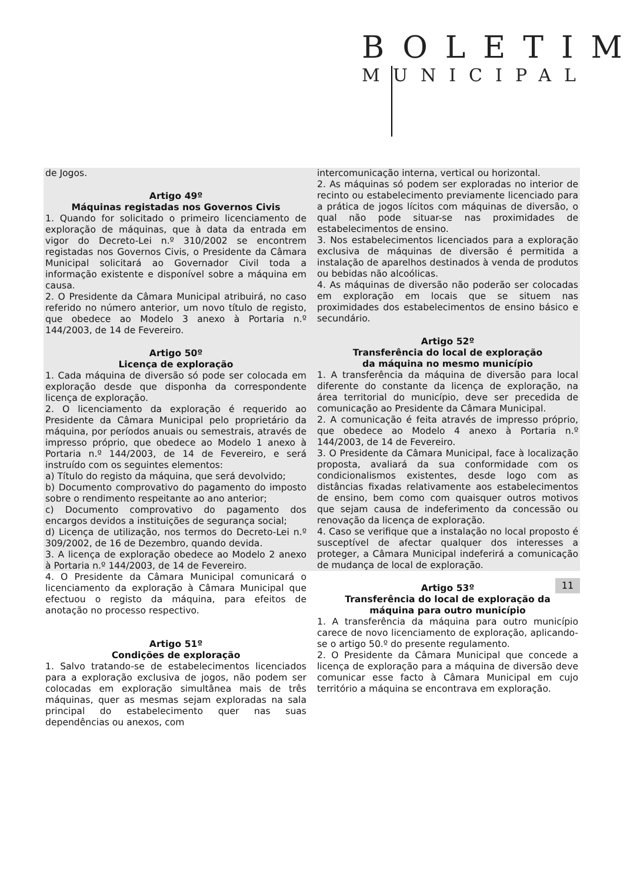BOLETIM
MUNICIPAL
de Jogos.
Artigo 49º
Máquinas registadas nos Governos Civis
1. Quando for solicitado o primeiro licenciamento de exploração de máquinas, que à data da entrada em vigor do Decreto-Lei n.º 310/2002 se encontrem registadas nos Governos Civis, o Presidente da Câmara Municipal solicitará ao Governador Civil toda a informação existente e disponível sobre a máquina em causa.
2. O Presidente da Câmara Municipal atribuirá, no caso referido no número anterior, um novo título de registo, que obedece ao Modelo 3 anexo à Portaria n.º 144/2003, de 14 de Fevereiro.
Artigo 50º
Licença de exploração
1. Cada máquina de diversão só pode ser colocada em exploração desde que disponha da correspondente licença de exploração.
2. O licenciamento da exploração é requerido ao Presidente da Câmara Municipal pelo proprietário da máquina, por períodos anuais ou semestrais, através de impresso próprio, que obedece ao Modelo 1 anexo à Portaria n.º 144/2003, de 14 de Fevereiro, e será instruído com os seguintes elementos:
a) Título do registo da máquina, que será devolvido;
b) Documento comprovativo do pagamento do imposto sobre o rendimento respeitante ao ano anterior;
c) Documento comprovativo do pagamento dos encargos devidos a instituições de segurança social;
d) Licença de utilização, nos termos do Decreto-Lei n.º 309/2002, de 16 de Dezembro, quando devida.
3. A licença de exploração obedece ao Modelo 2 anexo à Portaria n.º 144/2003, de 14 de Fevereiro.
4. O Presidente da Câmara Municipal comunicará o licenciamento da exploração à Câmara Municipal que efectuou o registo da máquina, para efeitos de anotação no processo respectivo.
Artigo 51º
Condições de exploração
1. Salvo tratando-se de estabelecimentos licenciados para a exploração exclusiva de jogos, não podem ser colocadas em exploração simultânea mais de três máquinas, quer as mesmas sejam exploradas na sala principal do estabelecimento quer nas suas dependências ou anexos, com
intercomunicação interna, vertical ou horizontal.
2. As máquinas só podem ser exploradas no interior de recinto ou estabelecimento previamente licenciado para a prática de jogos lícitos com máquinas de diversão, o qual não pode situar-se nas proximidades de estabelecimentos de ensino.
3. Nos estabelecimentos licenciados para a exploração exclusiva de máquinas de diversão é permitida a instalação de aparelhos destinados à venda de produtos ou bebidas não alcoólicas.
4. As máquinas de diversão não poderão ser colocadas em exploração em locais que se situem nas proximidades dos estabelecimentos de ensino básico e secundário.
Artigo 52º
Transferência do local de exploração
da máquina no mesmo município
1. A transferência da máquina de diversão para local diferente do constante da licença de exploração, na área territorial do município, deve ser precedida de comunicação ao Presidente da Câmara Municipal.
2. A comunicação é feita através de impresso próprio, que obedece ao Modelo 4 anexo à Portaria n.º 144/2003, de 14 de Fevereiro.
3. O Presidente da Câmara Municipal, face à localização proposta, avaliará da sua conformidade com os condicionalismos existentes, desde logo com as distâncias fixadas relativamente aos estabelecimentos de ensino, bem como com quaisquer outros motivos que sejam causa de indeferimento da concessão ou renovação da licença de exploração.
4. Caso se verifique que a instalação no local proposto é susceptível de afectar qualquer dos interesses a proteger, a Câmara Municipal indeferirá a comunicação de mudança de local de exploração.
Artigo 53º
Transferência do local de exploração da
máquina para outro município
1. A transferência da máquina para outro município carece de novo licenciamento de exploração, aplicando-se o artigo 50.º do presente regulamento.
2. O Presidente da Câmara Municipal que concede a licença de exploração para a máquina de diversão deve comunicar esse facto à Câmara Municipal em cujo território a máquina se encontrava em exploração.
11